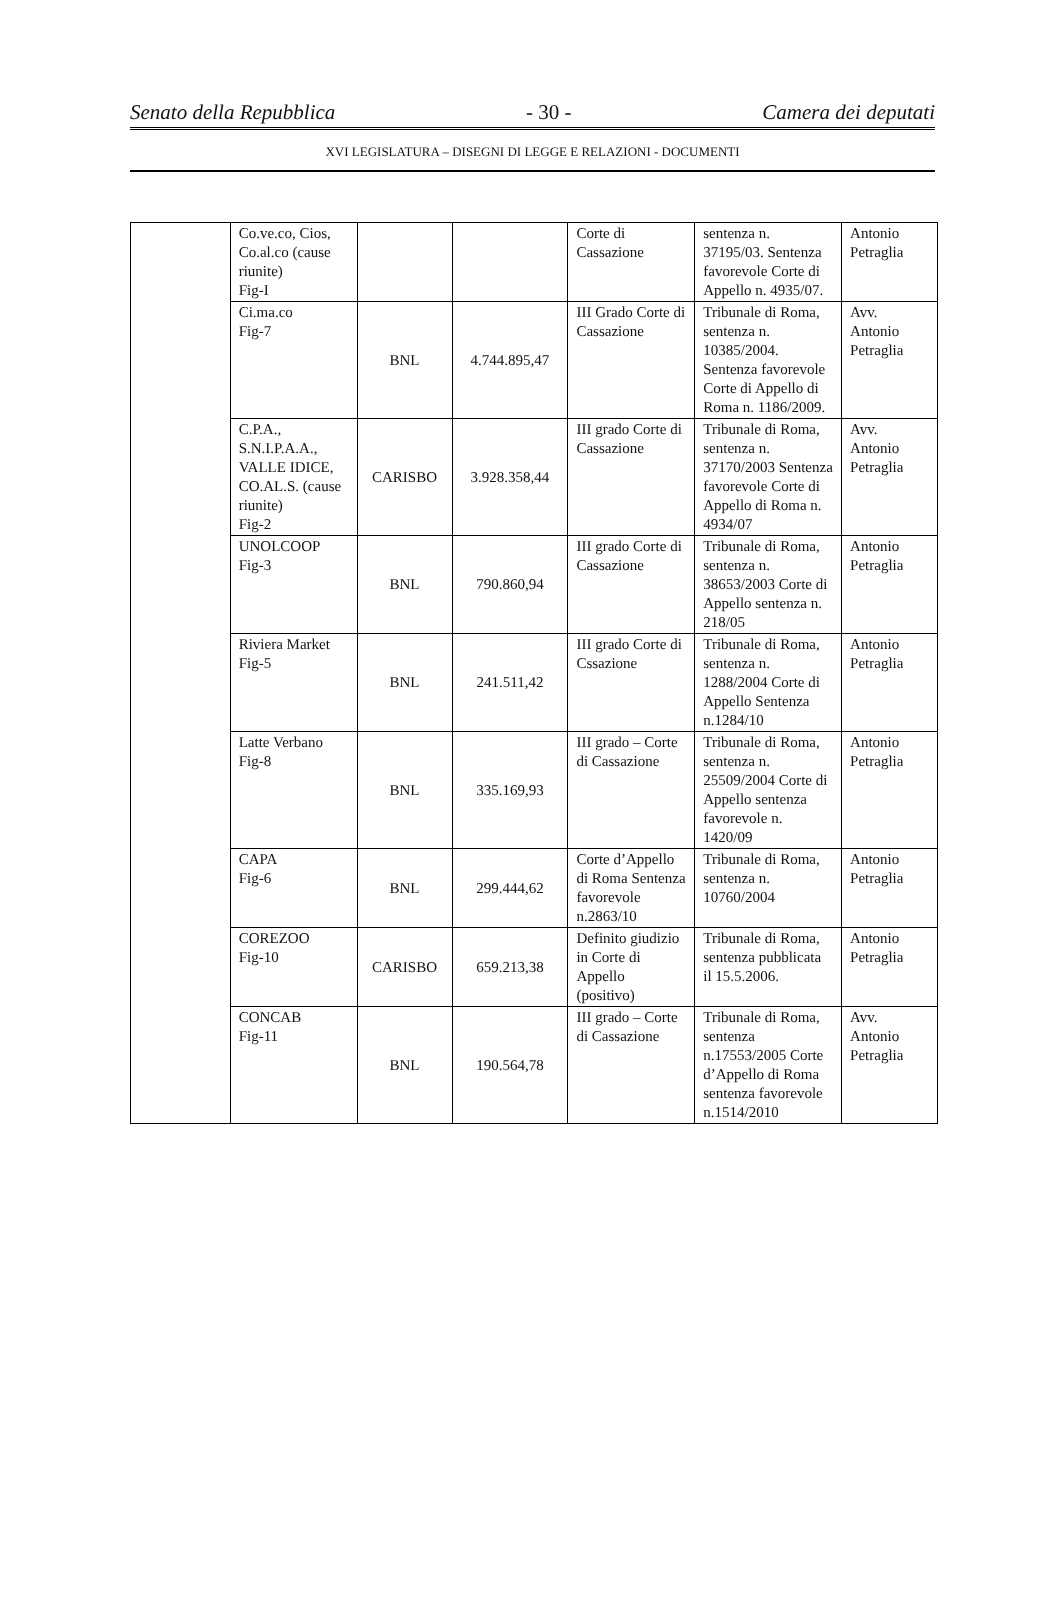Senato della Repubblica - 30 - Camera dei deputati
XVI LEGISLATURA – DISEGNI DI LEGGE E RELAZIONI - DOCUMENTI
| | Co.ve.co, Cios, Co.al.co (cause riunite) Fig-I | | | Corte di Cassazione | sentenza n. 37195/03. Sentenza favorevole Corte di Appello n. 4935/07. | Antonio Petraglia |
| | Ci.ma.co Fig-7 | BNL | 4.744.895,47 | III Grado Corte di Cassazione | Tribunale di Roma, sentenza n. 10385/2004. Sentenza favorevole Corte di Appello di Roma n. 1186/2009. | Avv. Antonio Petraglia |
| | C.P.A., S.N.I.P.A.A., VALLE IDICE, CO.AL.S. (cause riunite) Fig-2 | CARISBO | 3.928.358,44 | III grado Corte di Cassazione | Tribunale di Roma, sentenza n. 37170/2003 Sentenza favorevole Corte di Appello di Roma n. 4934/07 | Avv. Antonio Petraglia |
| | UNOLCOOP Fig-3 | BNL | 790.860,94 | III grado Corte di Cassazione | Tribunale di Roma, sentenza n. 38653/2003 Corte di Appello sentenza n. 218/05 | Antonio Petraglia |
| | Riviera Market Fig-5 | BNL | 241.511,42 | III grado Corte di Cssazione | Tribunale di Roma, sentenza n. 1288/2004 Corte di Appello Sentenza n.1284/10 | Antonio Petraglia |
| | Latte Verbano Fig-8 | BNL | 335.169,93 | III grado – Corte di Cassazione | Tribunale di Roma, sentenza n. 25509/2004 Corte di Appello sentenza favorevole n. 1420/09 | Antonio Petraglia |
| | CAPA Fig-6 | BNL | 299.444,62 | Corte d’Appello di Roma Sentenza favorevole n.2863/10 | Tribunale di Roma, sentenza n. 10760/2004 | Antonio Petraglia |
| | COREZOO Fig-10 | CARISBO | 659.213,38 | Definito giudizio in Corte di Appello (positivo) | Tribunale di Roma, sentenza pubblicata il 15.5.2006. | Antonio Petraglia |
| | CONCAB Fig-11 | BNL | 190.564,78 | III grado – Corte di Cassazione | Tribunale di Roma, sentenza n.17553/2005 Corte d’Appello di Roma sentenza favorevole n.1514/2010 | Avv. Antonio Petraglia |